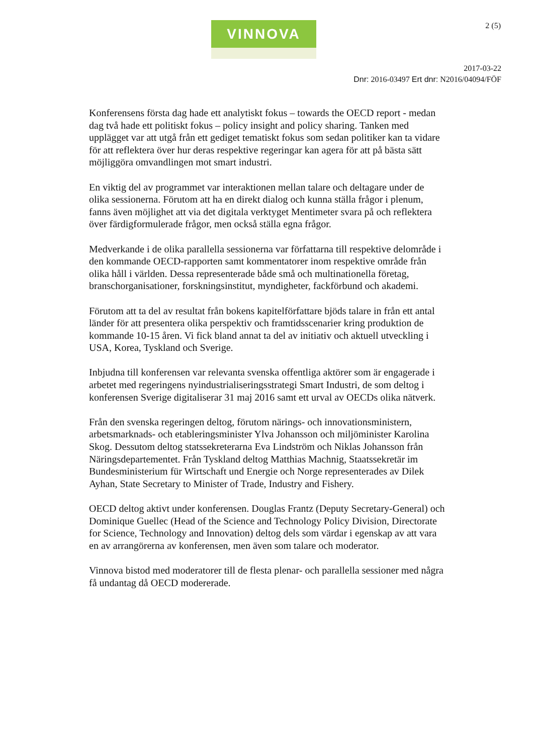VINNOVA 2 (5)
2017-03-22
Dnr: 2016-03497 Ert dnr: N2016/04094/FÖF
Konferensens första dag hade ett analytiskt fokus – towards the OECD report - medan dag två hade ett politiskt fokus – policy insight and policy sharing. Tanken med upplägget var att utgå från ett gediget tematiskt fokus som sedan politiker kan ta vidare för att reflektera över hur deras respektive regeringar kan agera för att på bästa sätt möjliggöra omvandlingen mot smart industri.
En viktig del av programmet var interaktionen mellan talare och deltagare under de olika sessionerna. Förutom att ha en direkt dialog och kunna ställa frågor i plenum, fanns även möjlighet att via det digitala verktyget Mentimeter svara på och reflektera över färdigformulerade frågor, men också ställa egna frågor.
Medverkande i de olika parallella sessionerna var författarna till respektive delområde i den kommande OECD-rapporten samt kommentatorer inom respektive område från olika håll i världen. Dessa representerade både små och multinationella företag, branschorganisationer, forskningsinstitut, myndigheter, fackförbund och akademi.
Förutom att ta del av resultat från bokens kapitelförfattare bjöds talare in från ett antal länder för att presentera olika perspektiv och framtidsscenarier kring produktion de kommande 10-15 åren. Vi fick bland annat ta del av initiativ och aktuell utveckling i USA, Korea, Tyskland och Sverige.
Inbjudna till konferensen var relevanta svenska offentliga aktörer som är engagerade i arbetet med regeringens nyindustrialiseringsstrategi Smart Industri, de som deltog i konferensen Sverige digitaliserar 31 maj 2016 samt ett urval av OECDs olika nätverk.
Från den svenska regeringen deltog, förutom närings- och innovationsministern, arbetsmarknads- och etableringsminister Ylva Johansson och miljöminister Karolina Skog. Dessutom deltog statssekreterarna Eva Lindström och Niklas Johansson från Näringsdepartementet. Från Tyskland deltog Matthias Machnig, Staatssekretär im Bundesministerium für Wirtschaft und Energie och Norge representerades av Dilek Ayhan, State Secretary to Minister of Trade, Industry and Fishery.
OECD deltog aktivt under konferensen. Douglas Frantz (Deputy Secretary-General) och Dominique Guellec (Head of the Science and Technology Policy Division, Directorate for Science, Technology and Innovation) deltog dels som värdar i egenskap av att vara en av arrangörerna av konferensen, men även som talare och moderator.
Vinnova bistod med moderatorer till de flesta plenar- och parallella sessioner med några få undantag då OECD modererade.